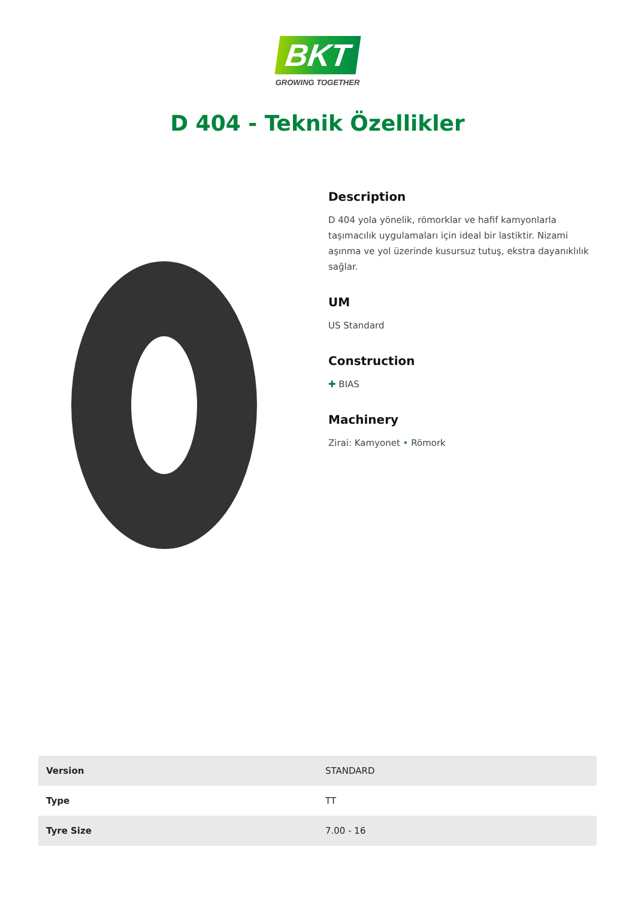BKT
GROWING TOGETHER
D 404 - Teknik Özellikler
Description
D 404 yola yönelik, römorklar ve hafif kamyonlarla taşımacılık uygulamaları için ideal bir lastiktir. Nizami aşınma ve yol üzerinde kusursuz tutuş, ekstra dayanıklılık sağlar.
UM
US Standard
Construction
✚ BIAS
Machinery
Zirai: Kamyonet • Römork
| Version | STANDARD |
| Type | TT |
| Tyre Size | 7.00 - 16 |